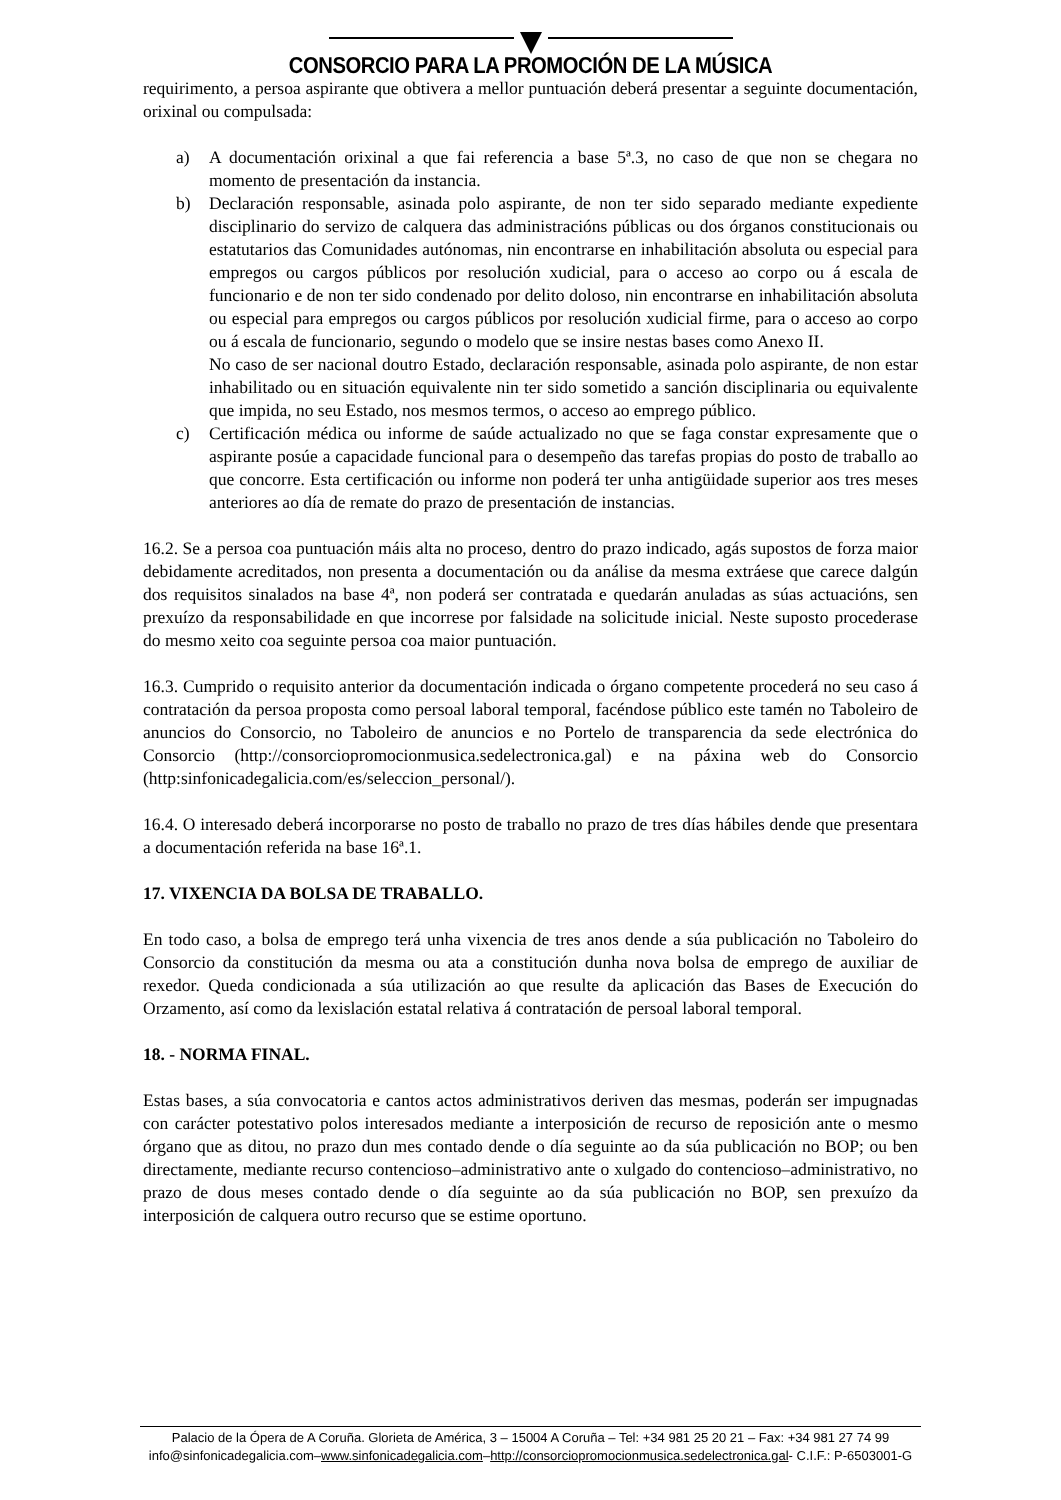CONSORCIO PARA LA PROMOCIÓN DE LA MÚSICA
requirimento, a persoa aspirante que obtivera a mellor puntuación deberá presentar a seguinte documentación, orixinal ou compulsada:
a) A documentación orixinal a que fai referencia a base 5ª.3, no caso de que non se chegara no momento de presentación da instancia.
b) Declaración responsable, asinada polo aspirante, de non ter sido separado mediante expediente disciplinario do servizo de calquera das administracións públicas ou dos órganos constitucionais ou estatutarios das Comunidades autónomas, nin encontrarse en inhabilitación absoluta ou especial para empregos ou cargos públicos por resolución xudicial, para o acceso ao corpo ou á escala de funcionario e de non ter sido condenado por delito doloso, nin encontrarse en inhabilitación absoluta ou especial para empregos ou cargos públicos por resolución xudicial firme, para o acceso ao corpo ou á escala de funcionario, segundo o modelo que se insire nestas bases como Anexo II.
No caso de ser nacional doutro Estado, declaración responsable, asinada polo aspirante, de non estar inhabilitado ou en situación equivalente nin ter sido sometido a sanción disciplinaria ou equivalente que impida, no seu Estado, nos mesmos termos, o acceso ao emprego público.
c) Certificación médica ou informe de saúde actualizado no que se faga constar expresamente que o aspirante posúe a capacidade funcional para o desempeño das tarefas propias do posto de traballo ao que concorre. Esta certificación ou informe non poderá ter unha antigüidade superior aos tres meses anteriores ao día de remate do prazo de presentación de instancias.
16.2. Se a persoa coa puntuación máis alta no proceso, dentro do prazo indicado, agás supostos de forza maior debidamente acreditados, non presenta a documentación ou da análise da mesma extráese que carece dalgún dos requisitos sinalados na base 4ª, non poderá ser contratada e quedarán anuladas as súas actuacións, sen prexuízo da responsabilidade en que incorrese por falsidade na solicitude inicial. Neste suposto procederase do mesmo xeito coa seguinte persoa coa maior puntuación.
16.3. Cumprido o requisito anterior da documentación indicada o órgano competente procederá no seu caso á contratación da persoa proposta como persoal laboral temporal, facéndose público este tamén no Taboleiro de anuncios do Consorcio, no Taboleiro de anuncios e no Portelo de transparencia da sede electrónica do Consorcio (http://consorciopromocionmusica.sedelectronica.gal) e na páxina web do Consorcio (http:sinfonicadegalicia.com/es/seleccion_personal/).
16.4. O interesado deberá incorporarse no posto de traballo no prazo de tres días hábiles dende que presentara a documentación referida na base 16ª.1.
17. VIXENCIA DA BOLSA DE TRABALLO.
En todo caso, a bolsa de emprego terá unha vixencia de tres anos dende a súa publicación no Taboleiro do Consorcio da constitución da mesma ou ata a constitución dunha nova bolsa de emprego de auxiliar de rexedor. Queda condicionada a súa utilización ao que resulte da aplicación das Bases de Execución do Orzamento, así como da lexislación estatal relativa á contratación de persoal laboral temporal.
18. - NORMA FINAL.
Estas bases, a súa convocatoria e cantos actos administrativos deriven das mesmas, poderán ser impugnadas con carácter potestativo polos interesados mediante a interposición de recurso de reposición ante o mesmo órgano que as ditou, no prazo dun mes contado dende o día seguinte ao da súa publicación no BOP; ou ben directamente, mediante recurso contencioso–administrativo ante o xulgado do contencioso–administrativo, no prazo de dous meses contado dende o día seguinte ao da súa publicación no BOP, sen prexuízo da interposición de calquera outro recurso que se estime oportuno.
Palacio de la Ópera de A Coruña. Glorieta de América, 3 – 15004 A Coruña – Tel: +34 981 25 20 21 – Fax: +34 981 27 74 99
info@sinfonicadegalicia.com–www.sinfonicadegalicia.com–http://consorciopromocionmusica.sedelectronica.gal- C.I.F.: P-6503001-G